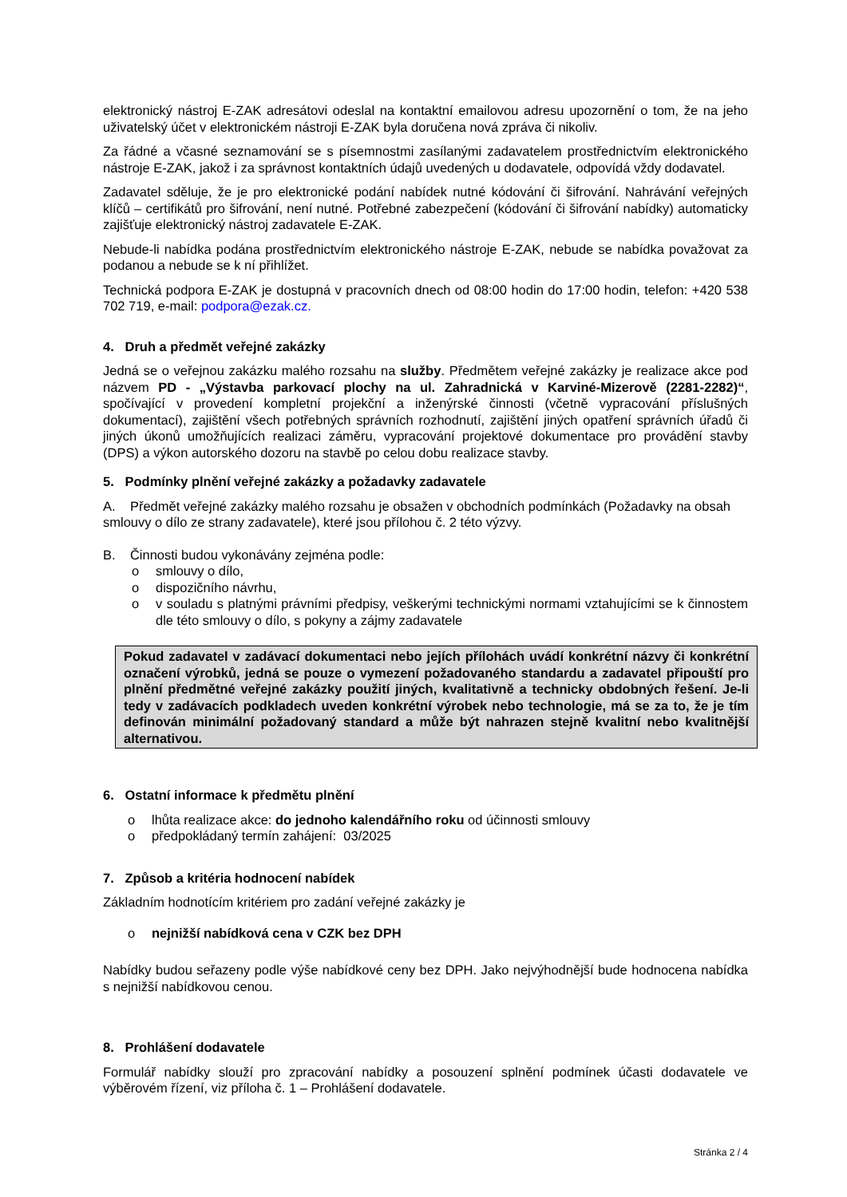elektronický nástroj E-ZAK adresátovi odeslal na kontaktní emailovou adresu upozornění o tom, že na jeho uživatelský účet v elektronickém nástroji E-ZAK byla doručena nová zpráva či nikoliv.
Za řádné a včasné seznamování se s písemnostmi zasílanými zadavatelem prostřednictvím elektronického nástroje E-ZAK, jakož i za správnost kontaktních údajů uvedených u dodavatele, odpovídá vždy dodavatel.
Zadavatel sděluje, že je pro elektronické podání nabídek nutné kódování či šifrování. Nahrávání veřejných klíčů – certifikátů pro šifrování, není nutné. Potřebné zabezpečení (kódování či šifrování nabídky) automaticky zajišťuje elektronický nástroj zadavatele E-ZAK.
Nebude-li nabídka podána prostřednictvím elektronického nástroje E-ZAK, nebude se nabídka považovat za podanou a nebude se k ní přihlížet.
Technická podpora E-ZAK je dostupná v pracovních dnech od 08:00 hodin do 17:00 hodin, telefon: +420 538 702 719, e-mail: podpora@ezak.cz.
4. Druh a předmět veřejné zakázky
Jedná se o veřejnou zakázku malého rozsahu na služby. Předmětem veřejné zakázky je realizace akce pod názvem PD - „Výstavba parkovací plochy na ul. Zahradnická v Karviné-Mizerově (2281-2282)“, spočívající v provedení kompletní projekční a inženýrské činnosti (včetně vypracování příslušných dokumentací), zajištění všech potřebných správních rozhodnutí, zajištění jiných opatření správních úřadů či jiných úkonů umožňujících realizaci záměru, vypracování projektové dokumentace pro provádění stavby (DPS) a výkon autorského dozoru na stavbě po celou dobu realizace stavby.
5. Podmínky plnění veřejné zakázky a požadavky zadavatele
A. Předmět veřejné zakázky malého rozsahu je obsažen v obchodních podmínkách (Požadavky na obsah smlouvy o dílo ze strany zadavatele), které jsou přílohou č. 2 této výzvy.
B. Činnosti budou vykonávány zejména podle:
o smlouvy o dílo,
o dispozičního návrhu,
o v souladu s platnými právními předpisy, veškerými technickými normami vztahujícími se k činnostem dle této smlouvy o dílo, s pokyny a zájmy zadavatele
Pokud zadavatel v zadávací dokumentaci nebo jejích přílohách uvádí konkrétní názvy či konkrétní označení výrobků, jedná se pouze o vymezení požadovaného standardu a zadavatel připouští pro plnění předmětné veřejné zakázky použití jiných, kvalitativně a technicky obdobných řešení. Je-li tedy v zadávacích podkladech uveden konkrétní výrobek nebo technologie, má se za to, že je tím definován minimální požadovaný standard a může být nahrazen stejně kvalitní nebo kvalitnější alternativou.
6. Ostatní informace k předmětu plnění
o lhůta realizace akce: do jednoho kalendářního roku od účinnosti smlouvy
o předpokládaný termín zahájení: 03/2025
7. Způsob a kritéria hodnocení nabídek
Základním hodnotícím kritériem pro zadání veřejné zakázky je
o nejnižší nabídková cena v CZK bez DPH
Nabídky budou seřazeny podle výše nabídkové ceny bez DPH. Jako nejvýhodnější bude hodnocena nabídka s nejnižší nabídkovou cenou.
8. Prohlášení dodavatele
Formulář nabídky slouží pro zpracování nabídky a posouzení splnění podmínek účasti dodavatele ve výběrovém řízení, viz příloha č. 1 – Prohlášení dodavatele.
Stránka 2 / 4